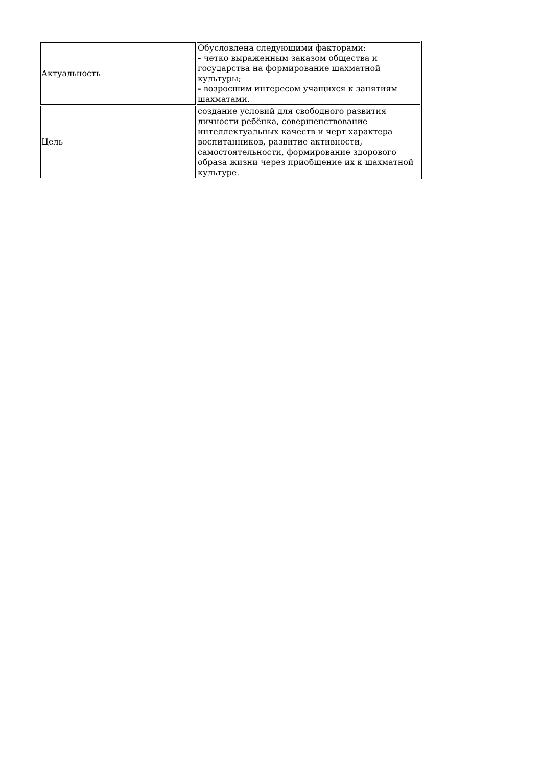| Актуальность | Обусловлена следующими факторами: - четко выраженным заказом общества и государства на формирование шахматной культуры; - возросшим интересом учащихся к занятиям шахматами. |
| Цель | создание условий для свободного развития личности ребёнка, совершенствование интеллектуальных качеств и черт характера воспитанников, развитие активности, самостоятельности, формирование здорового образа жизни через приобщение их к шахматной культуре. |